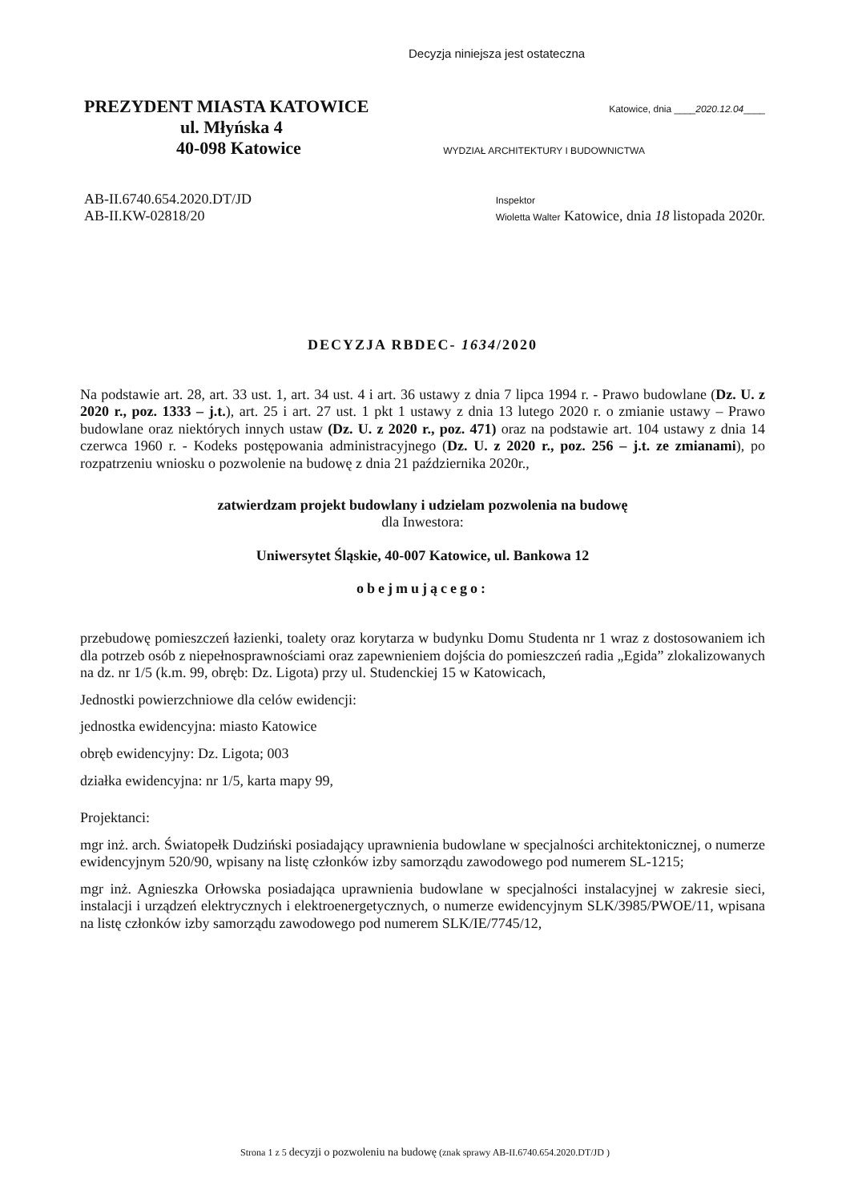Decyzja niniejsza jest ostateczna
PREZYDENT MIASTA KATOWICE Katowice, dnia ____2020.12.04____
ul. Młyńska 4
40-098 Katowice WYDZIAŁ ARCHITEKTURY I BUDOWNICTWA
AB-II.6740.654.2020.DT/JD
AB-II.KW-02818/20 Inspektor
Wioletta Walter Katowice, dnia 18 listopada 2020r.
DECYZJA RBDEC- 1634/2020
Na podstawie art. 28, art. 33 ust. 1, art. 34 ust. 4 i art. 36 ustawy z dnia 7 lipca 1994 r. - Prawo budowlane (Dz. U. z 2020 r., poz. 1333 – j.t.), art. 25 i art. 27 ust. 1 pkt 1 ustawy z dnia 13 lutego 2020 r. o zmianie ustawy – Prawo budowlane oraz niektórych innych ustaw (Dz. U. z 2020 r., poz. 471) oraz na podstawie art. 104 ustawy z dnia 14 czerwca 1960 r. - Kodeks postępowania administracyjnego (Dz. U. z 2020 r., poz. 256 – j.t. ze zmianami), po rozpatrzeniu wniosku o pozwolenie na budowę z dnia 21 października 2020r.,
zatwierdzam projekt budowlany i udzielam pozwolenia na budowę
dla Inwestora:
Uniwersytet Śląskie, 40-007 Katowice, ul. Bankowa 12
obejmującego:
przebudowę pomieszczeń łazienki, toalety oraz korytarza w budynku Domu Studenta nr 1 wraz z dostosowaniem ich dla potrzeb osób z niepełnosprawnościami oraz zapewnieniem dojścia do pomieszczeń radia „Egida” zlokalizowanych na dz. nr 1/5 (k.m. 99, obręb: Dz. Ligota) przy ul. Studenckiej 15 w Katowicach,
Jednostki powierzchniowe dla celów ewidencji:
jednostka ewidencyjna: miasto Katowice
obręb ewidencyjny: Dz. Ligota; 003
działka ewidencyjna: nr 1/5, karta mapy 99,
Projektanci:
mgr inż. arch. Światopełk Dudziński posiadający uprawnienia budowlane w specjalności architektonicznej, o numerze ewidencyjnym 520/90, wpisany na listę członków izby samorządu zawodowego pod numerem SL-1215;
mgr inż. Agnieszka Orłowska posiadająca uprawnienia budowlane w specjalności instalacyjnej w zakresie sieci, instalacji i urządzeń elektrycznych i elektroenergetycznych, o numerze ewidencyjnym SLK/3985/PWOE/11, wpisana na listę członków izby samorządu zawodowego pod numerem SLK/IE/7745/12,
Strona 1 z 5 decyzji o pozwoleniu na budowę (znak sprawy AB-II.6740.654.2020.DT/JD )